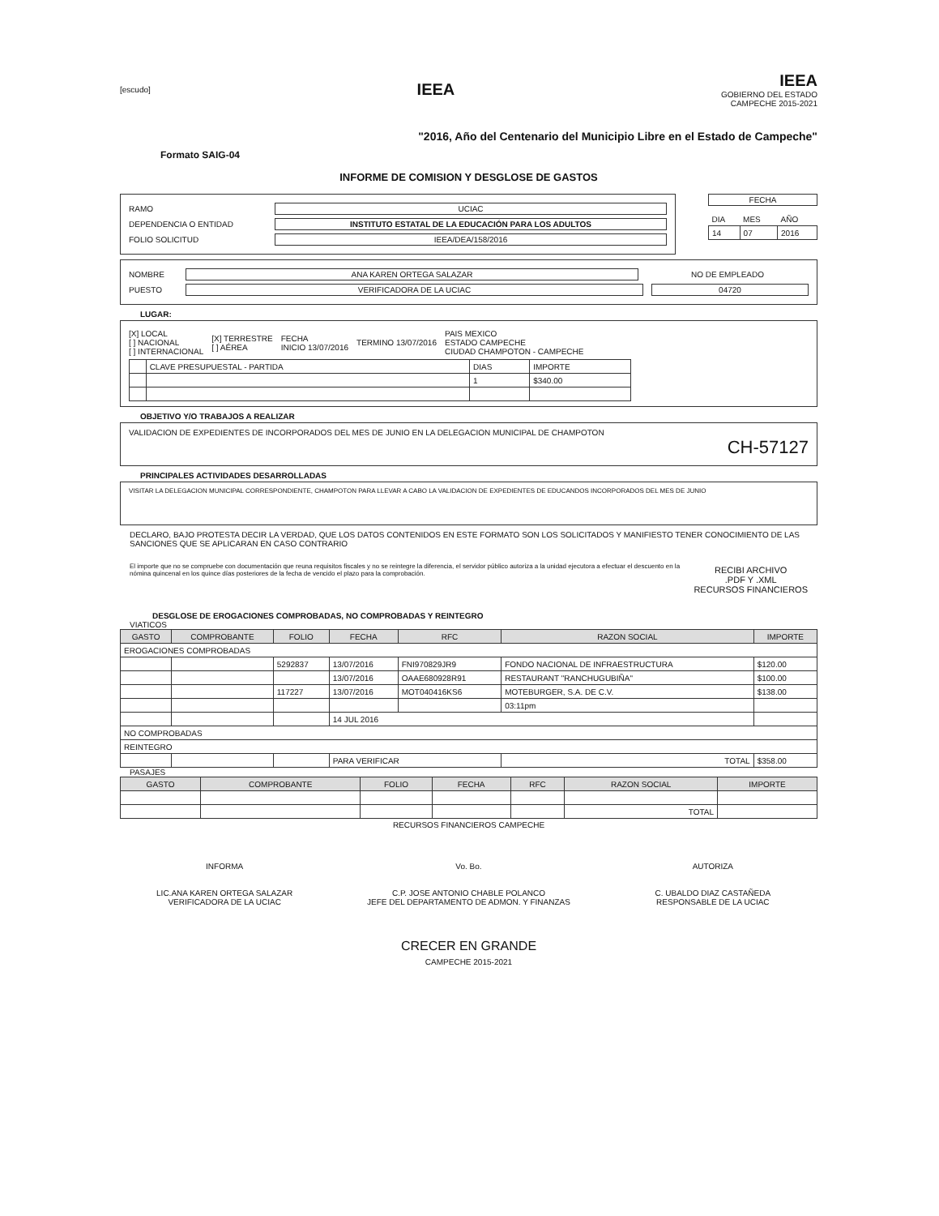[escudo]
IEEA
IEEA
GOBIERNO DEL ESTADO
CAMPECHE 2015-2021
"2016, Año del Centenario del Municipio Libre en el Estado de Campeche"
Formato SAIG-04
INFORME DE COMISION Y DESGLOSE DE GASTOS
RAMO UCIAC
DEPENDENCIA O ENTIDAD INSTITUTO ESTATAL DE LA EDUCACIÓN PARA LOS ADULTOS
FOLIO SOLICITUD IEEA/DEA/158/2016
FECHA
| DIA | MES | AÑO |
| 14 | 07 | 2016 |
NOMBRE ANA KAREN ORTEGA SALAZAR NO DE EMPLEADO
PUESTO VERIFICADORA DE LA UCIAC 04720
LUGAR:
[X] LOCAL
[ ] NACIONAL
[ ] INTERNACIONAL [X] TERRESTRE
[ ] AÉREA FECHA
INICIO 13/07/2016 TERMINO 13/07/2016 PAIS MEXICO
ESTADO CAMPECHE
CIUDAD CHAMPOTON - CAMPECHE
| | CLAVE PRESUPUESTAL - PARTIDA | DIAS | IMPORTE |
| | | 1 | $340.00 |
OBJETIVO Y/O TRABAJOS A REALIZAR
VALIDACION DE EXPEDIENTES DE INCORPORADOS DEL MES DE JUNIO EN LA DELEGACION MUNICIPAL DE CHAMPOTON
CH-57127
PRINCIPALES ACTIVIDADES DESARROLLADAS
VISITAR LA DELEGACION MUNICIPAL CORRESPONDIENTE, CHAMPOTON PARA LLEVAR A CABO LA VALIDACION DE EXPEDIENTES DE EDUCANDOS INCORPORADOS DEL MES DE JUNIO
DECLARO, BAJO PROTESTA DECIR LA VERDAD, QUE LOS DATOS CONTENIDOS EN ESTE FORMATO SON LOS SOLICITADOS Y MANIFIESTO TENER CONOCIMIENTO DE LAS SANCIONES QUE SE APLICARAN EN CASO CONTRARIO
El importe que no se compruebe con documentación que reuna requisitos fiscales y no se reintegre la diferencia, el servidor público autoriza a la unidad ejecutora a efectuar el descuento en la nómina quincenal en los quince días posteriores de la fecha de vencido el plazo para la comprobación.
RECIBI ARCHIVO
.PDF Y .XML
RECURSOS FINANCIEROS
DESGLOSE DE EROGACIONES COMPROBADAS, NO COMPROBADAS Y REINTEGRO
VIATICOS
| GASTO | COMPROBANTE | FOLIO | FECHA | RFC | RAZON SOCIAL | IMPORTE |
| --- | --- | --- | --- | --- | --- | --- |
| EROGACIONES COMPROBADAS | | | | | | |
| | | 5292837 | 13/07/2016 | FNI970829JR9 | FONDO NACIONAL DE INFRAESTRUCTURA | $120.00 |
| | | | 13/07/2016 | OAAE680928R91 | RESTAURANT "RANCHUGUBIÑA" | $100.00 |
| | | 117227 | 13/07/2016 | MOT040416KS6 | MOTEBURGER, S.A. DE C.V. | $138.00 |
| | | | | | 03:11pm | |
| | | | 14 JUL 2016 | | | |
| NO COMPROBADAS | | | | | | |
| REINTEGRO | | | | | | |
| | | | PARA VERIFICAR | | TOTAL | $358.00 |
PASAJES
| GASTO | COMPROBANTE | FOLIO | FECHA | RFC | RAZON SOCIAL | IMPORTE |
| --- | --- | --- | --- | --- | --- | --- |
| | | | | | TOTAL | |
RECURSOS FINANCIEROS CAMPECHE
INFORMA
LIC.ANA KAREN ORTEGA SALAZAR
VERIFICADORA DE LA UCIAC
Vo. Bo.
C.P. JOSE ANTONIO CHABLE POLANCO
JEFE DEL DEPARTAMENTO DE ADMON. Y FINANZAS
AUTORIZA
C. UBALDO DIAZ CASTAÑEDA
RESPONSABLE DE LA UCIAC
CRECER EN GRANDE
CAMPECHE 2015-2021